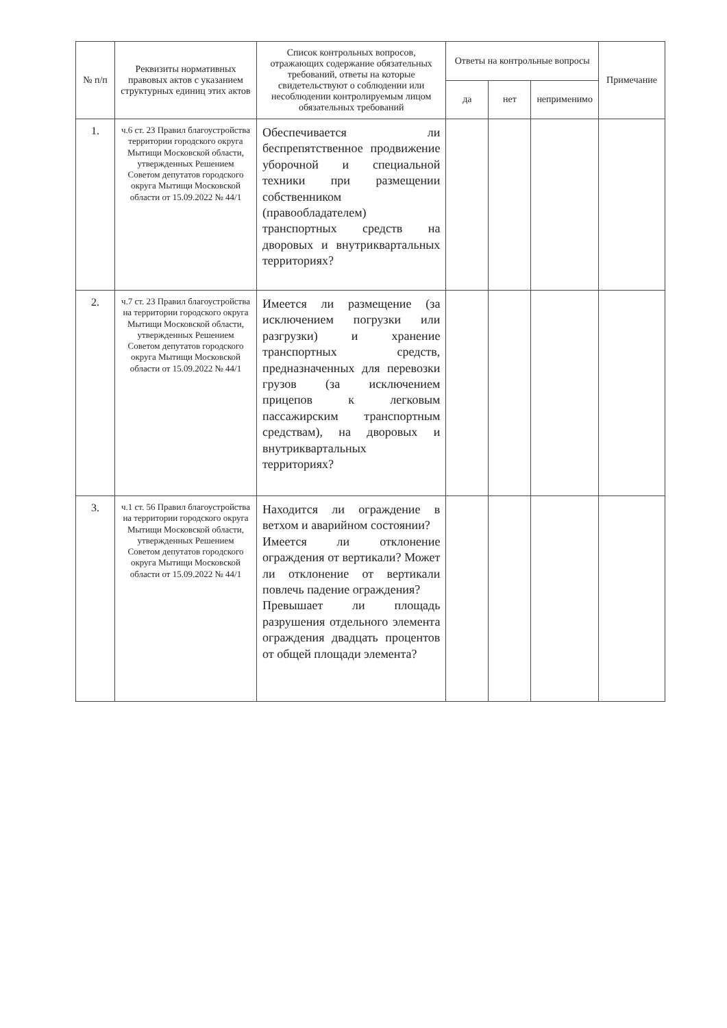| № п/п | Реквизиты нормативных правовых актов с указанием структурных единиц этих актов | Список контрольных вопросов, отражающих содержание обязательных требований, ответы на которые свидетельствуют о соблюдении или несоблюдении контролируемым лицом обязательных требований | Ответы на контрольные вопросы | | | Примечание |
| --- | --- | --- | --- | --- | --- | --- |
| | | | да | нет | неприменимо | |
| 1. | ч.6 ст. 23 Правил благоустройства территории городского округа Мытищи Московской области, утвержденных Решением Советом депутатов городского округа Мытищи Московской области от 15.09.2022 № 44/1 | Обеспечивается ли беспрепятственное продвижение уборочной и специальной техники при размещении собственником (правообладателем) транспортных средств на дворовых и внутриквартальных территориях? | | | | |
| 2. | ч.7 ст. 23 Правил благоустройства на территории городского округа Мытищи Московской области, утвержденных Решением Советом депутатов городского округа Мытищи Московской области от 15.09.2022 № 44/1 | Имеется ли размещение (за исключением погрузки или разгрузки) и хранение транспортных средств, предназначенных для перевозки грузов (за исключением прицепов к легковым пассажирским транспортным средствам), на дворовых и внутриквартальных территориях? | | | | |
| 3. | ч.1 ст. 56 Правил благоустройства на территории городского округа Мытищи Московской области, утвержденных Решением Советом депутатов городского округа Мытищи Московской области от 15.09.2022 № 44/1 | Находится ли ограждение в ветхом и аварийном состоянии? Имеется ли отклонение ограждения от вертикали? Может ли отклонение от вертикали повлечь падение ограждения? Превышает ли площадь разрушения отдельного элемента ограждения двадцать процентов от общей площади элемента? | | | | |